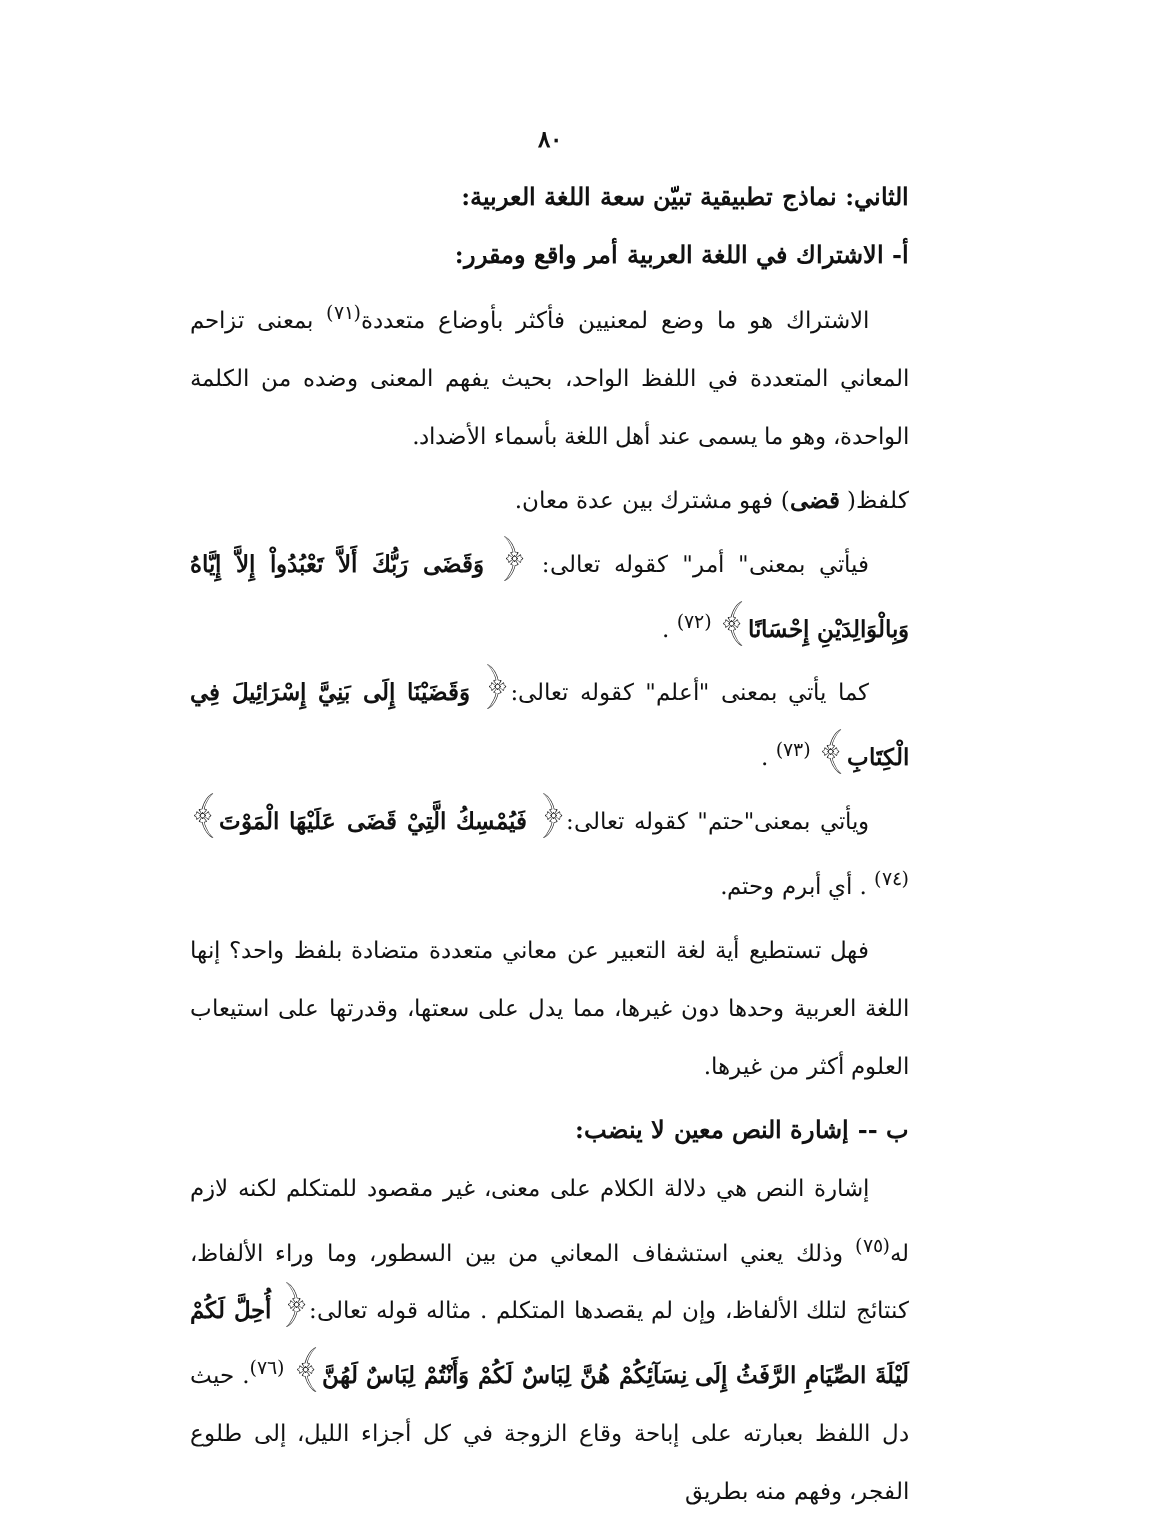٨٠
الثاني: نماذج تطبيقية تبيّن سعة اللغة العربية:
أ- الاشتراك في اللغة العربية أمر واقع ومقرر:
الاشتراك هو ما وضع لمعنيين فأكثر بأوضاع متعددة<sup>(٧١)</sup> بمعنى تزاحم المعاني المتعددة في اللفظ الواحد، بحيث يفهم المعنى وضده من الكلمة الواحدة، وهو ما يسمى عند أهل اللغة بأسماء الأضداد.
كلفظ( قضى) فهو مشترك بين عدة معان.
فيأتي بمعنى" أمر" كقوله تعالى: ﴿ وَقَضَى رَبُّكَ أَلاَّ تَعْبُدُواْ إِلاَّ إِيَّاهُ وَبِالْوَالِدَيْنِ إِحْسَانًا﴾ <sup>(٧٢)</sup> .
كما يأتي بمعنى "أعلم" كقوله تعالى:﴿ وَقَضَيْنَا إِلَى بَنِيَّ إِسْرَائِيلَ فِي الْكِتَابِ﴾ <sup>(٧٣)</sup> .
ويأتي بمعنى"حتم" كقوله تعالى:﴿ فَيُمْسِكُ الَّتِيْ قَضَى عَلَيْهَا الْمَوْتَ﴾ <sup>(٧٤)</sup> . أي أبرم وحتم.
فهل تستطيع أية لغة التعبير عن معاني متعددة متضادة بلفظ واحد؟ إنها اللغة العربية وحدها دون غيرها، مما يدل على سعتها، وقدرتها على استيعاب العلوم أكثر من غيرها.
ب -- إشارة النص معين لا ينضب:
إشارة النص هي دلالة الكلام على معنى، غير مقصود للمتكلم لكنه لازم له<sup>(٧٥)</sup> وذلك يعني استشفاف المعاني من بين السطور، وما وراء الألفاظ، كنتائج لتلك الألفاظ، وإن لم يقصدها المتكلم . مثاله قوله تعالى:﴿ أُحِلَّ لَكُمْ لَيْلَةَ الصِّيَامِ الرَّفَثُ إِلَى نِسَآئِكُمْ هُنَّ لِبَاسٌ لَكُمْ وَأَنْتُمْ لِبَاسٌ لَهُنَّ﴾ <sup>(٧٦)</sup>. حيث دل اللفظ بعبارته على إباحة وقاع الزوجة في كل أجزاء الليل، إلى طلوع الفجر، وفهم منه بطريق